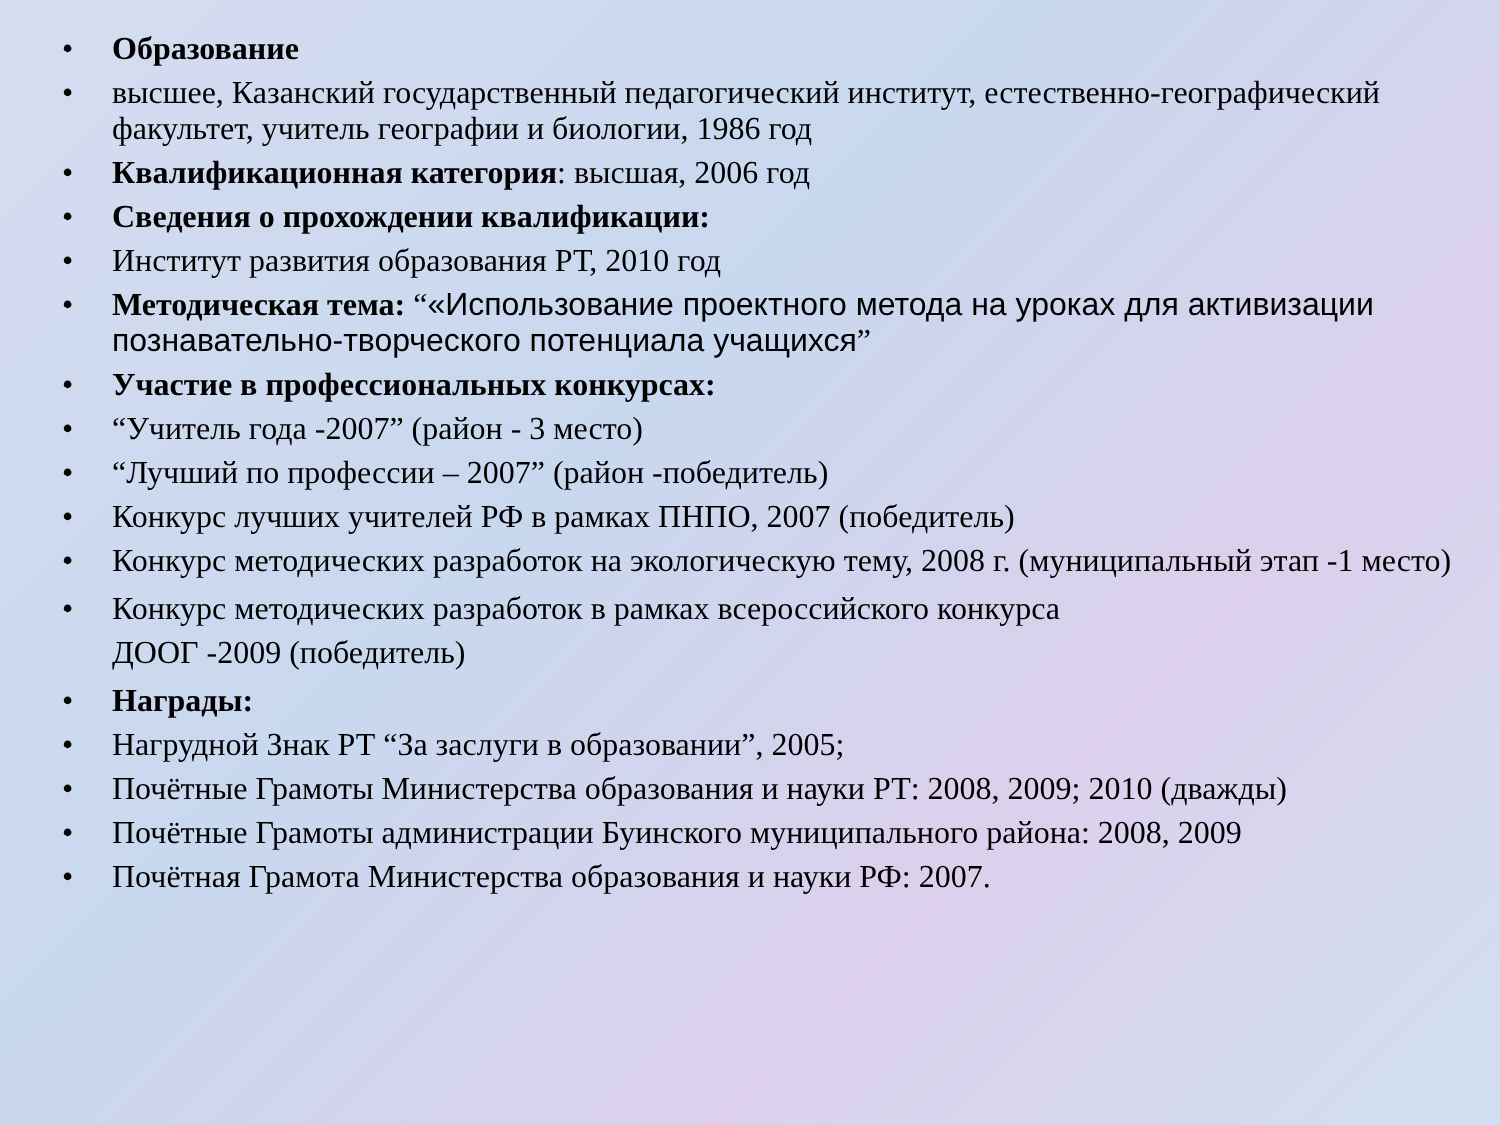• Образование
• высшее, Казанский государственный педагогический институт, естественно-географический факультет, учитель географии и биологии, 1986 год
• Квалификационная категория: высшая, 2006 год
• Сведения о прохождении квалификации:
• Институт развития образования РТ, 2010 год
• Методическая тема: “«Использование проектного метода на уроках для активизации познавательно-творческого потенциала учащихся”
• Участие в профессиональных конкурсах:
• “Учитель года -2007” (район - 3 место)
• “Лучший по профессии – 2007” (район -победитель)
• Конкурс лучших учителей РФ в рамках ПНПО, 2007 (победитель)
• Конкурс методических разработок на экологическую тему, 2008 г. (муниципальный этап -1 место)
• Конкурс методических разработок в рамках всероссийского конкурса
ДООГ -2009 (победитель)
• Награды:
• Нагрудной Знак РТ “За заслуги в образовании”, 2005;
• Почётные Грамоты Министерства образования и науки РТ: 2008, 2009; 2010 (дважды)
• Почётные Грамоты администрации Буинского муниципального района: 2008, 2009
• Почётная Грамота Министерства образования и науки РФ: 2007.